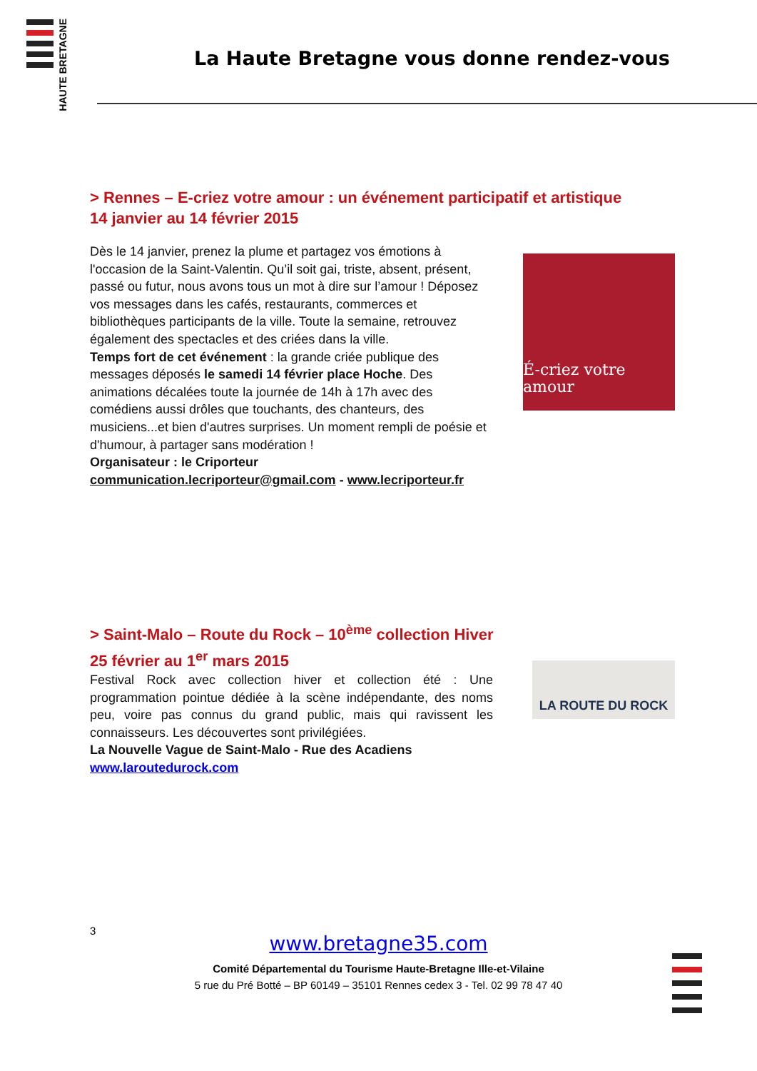HAUTE BRETAGNE
La Haute Bretagne vous donne rendez-vous
> Rennes – E-criez votre amour : un événement participatif et artistique
14 janvier au 14 février 2015
Dès le 14 janvier, prenez la plume et partagez vos émotions à l'occasion de la Saint-Valentin. Qu’il soit gai, triste, absent, présent, passé ou futur, nous avons tous un mot à dire sur l’amour ! Déposez vos messages dans les cafés, restaurants, commerces et bibliothèques participants de la ville. Toute la semaine, retrouvez également des spectacles et des criées dans la ville.
Temps fort de cet événement : la grande criée publique des messages déposés le samedi 14 février place Hoche. Des animations décalées toute la journée de 14h à 17h avec des comédiens aussi drôles que touchants, des chanteurs, des musiciens...et bien d'autres surprises. Un moment rempli de poésie et d'humour, à partager sans modération !
Organisateur : le Criporteur
communication.lecriporteur@gmail.com - www.lecriporteur.fr
É-criez votre amour
> Saint-Malo – Route du Rock – 10<sup>ème</sup> collection Hiver
25 février au 1<sup>er</sup> mars 2015
Festival Rock avec collection hiver et collection été : Une programmation pointue dédiée à la scène indépendante, des noms peu, voire pas connus du grand public, mais qui ravissent les connaisseurs. Les découvertes sont privilégiées.
La Nouvelle Vague de Saint-Malo - Rue des Acadiens
www.laroutedurock.com
LA ROUTE DU ROCK
3
www.bretagne35.com
Comité Départemental du Tourisme Haute-Bretagne Ille-et-Vilaine
5 rue du Pré Botté – BP 60149 – 35101 Rennes cedex 3 - Tel. 02 99 78 47 40